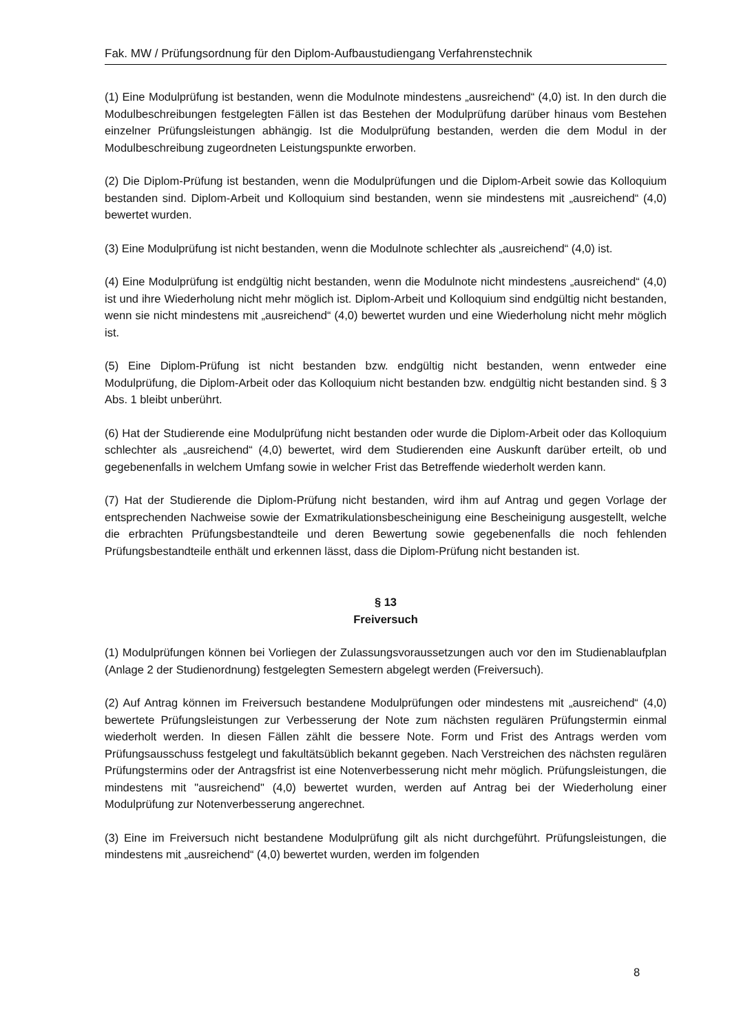Fak. MW / Prüfungsordnung für den Diplom-Aufbaustudiengang Verfahrenstechnik
(1) Eine Modulprüfung ist bestanden, wenn die Modulnote mindestens „ausreichend“ (4,0) ist. In den durch die Modulbeschreibungen festgelegten Fällen ist das Bestehen der Modulprüfung darüber hinaus vom Bestehen einzelner Prüfungsleistungen abhängig. Ist die Modulprüfung bestanden, werden die dem Modul in der Modulbeschreibung zugeordneten Leistungspunkte erworben.
(2) Die Diplom-Prüfung ist bestanden, wenn die Modulprüfungen und die Diplom-Arbeit sowie das Kolloquium bestanden sind. Diplom-Arbeit und Kolloquium sind bestanden, wenn sie mindestens mit „ausreichend“ (4,0) bewertet wurden.
(3) Eine Modulprüfung ist nicht bestanden, wenn die Modulnote schlechter als „ausreichend“ (4,0) ist.
(4) Eine Modulprüfung ist endgültig nicht bestanden, wenn die Modulnote nicht mindestens „ausreichend“ (4,0) ist und ihre Wiederholung nicht mehr möglich ist. Diplom-Arbeit und Kolloquium sind endgültig nicht bestanden, wenn sie nicht mindestens mit „ausreichend“ (4,0) bewertet wurden und eine Wiederholung nicht mehr möglich ist.
(5) Eine Diplom-Prüfung ist nicht bestanden bzw. endgültig nicht bestanden, wenn entweder eine Modulprüfung, die Diplom-Arbeit oder das Kolloquium nicht bestanden bzw. endgültig nicht bestanden sind. § 3 Abs. 1 bleibt unberührt.
(6) Hat der Studierende eine Modulprüfung nicht bestanden oder wurde die Diplom-Arbeit oder das Kolloquium schlechter als „ausreichend“ (4,0) bewertet, wird dem Studierenden eine Auskunft darüber erteilt, ob und gegebenenfalls in welchem Umfang sowie in welcher Frist das Betreffende wiederholt werden kann.
(7) Hat der Studierende die Diplom-Prüfung nicht bestanden, wird ihm auf Antrag und gegen Vorlage der entsprechenden Nachweise sowie der Exmatrikulationsbescheinigung eine Bescheinigung ausgestellt, welche die erbrachten Prüfungsbestandteile und deren Bewertung sowie gegebenenfalls die noch fehlenden Prüfungsbestandteile enthält und erkennen lässt, dass die Diplom-Prüfung nicht bestanden ist.
§ 13
Freiversuch
(1) Modulprüfungen können bei Vorliegen der Zulassungsvoraussetzungen auch vor den im Studienablaufplan (Anlage 2 der Studienordnung) festgelegten Semestern abgelegt werden (Freiversuch).
(2) Auf Antrag können im Freiversuch bestandene Modulprüfungen oder mindestens mit „ausreichend“ (4,0) bewertete Prüfungsleistungen zur Verbesserung der Note zum nächsten regulären Prüfungstermin einmal wiederholt werden. In diesen Fällen zählt die bessere Note. Form und Frist des Antrags werden vom Prüfungsausschuss festgelegt und fakultätsüblich bekannt gegeben. Nach Verstreichen des nächsten regulären Prüfungstermins oder der Antragsfrist ist eine Notenverbesserung nicht mehr möglich. Prüfungsleistungen, die mindestens mit "ausreichend" (4,0) bewertet wurden, werden auf Antrag bei der Wiederholung einer Modulprüfung zur Notenverbesserung angerechnet.
(3) Eine im Freiversuch nicht bestandene Modulprüfung gilt als nicht durchgeführt. Prüfungsleistungen, die mindestens mit „ausreichend“ (4,0) bewertet wurden, werden im folgenden
8